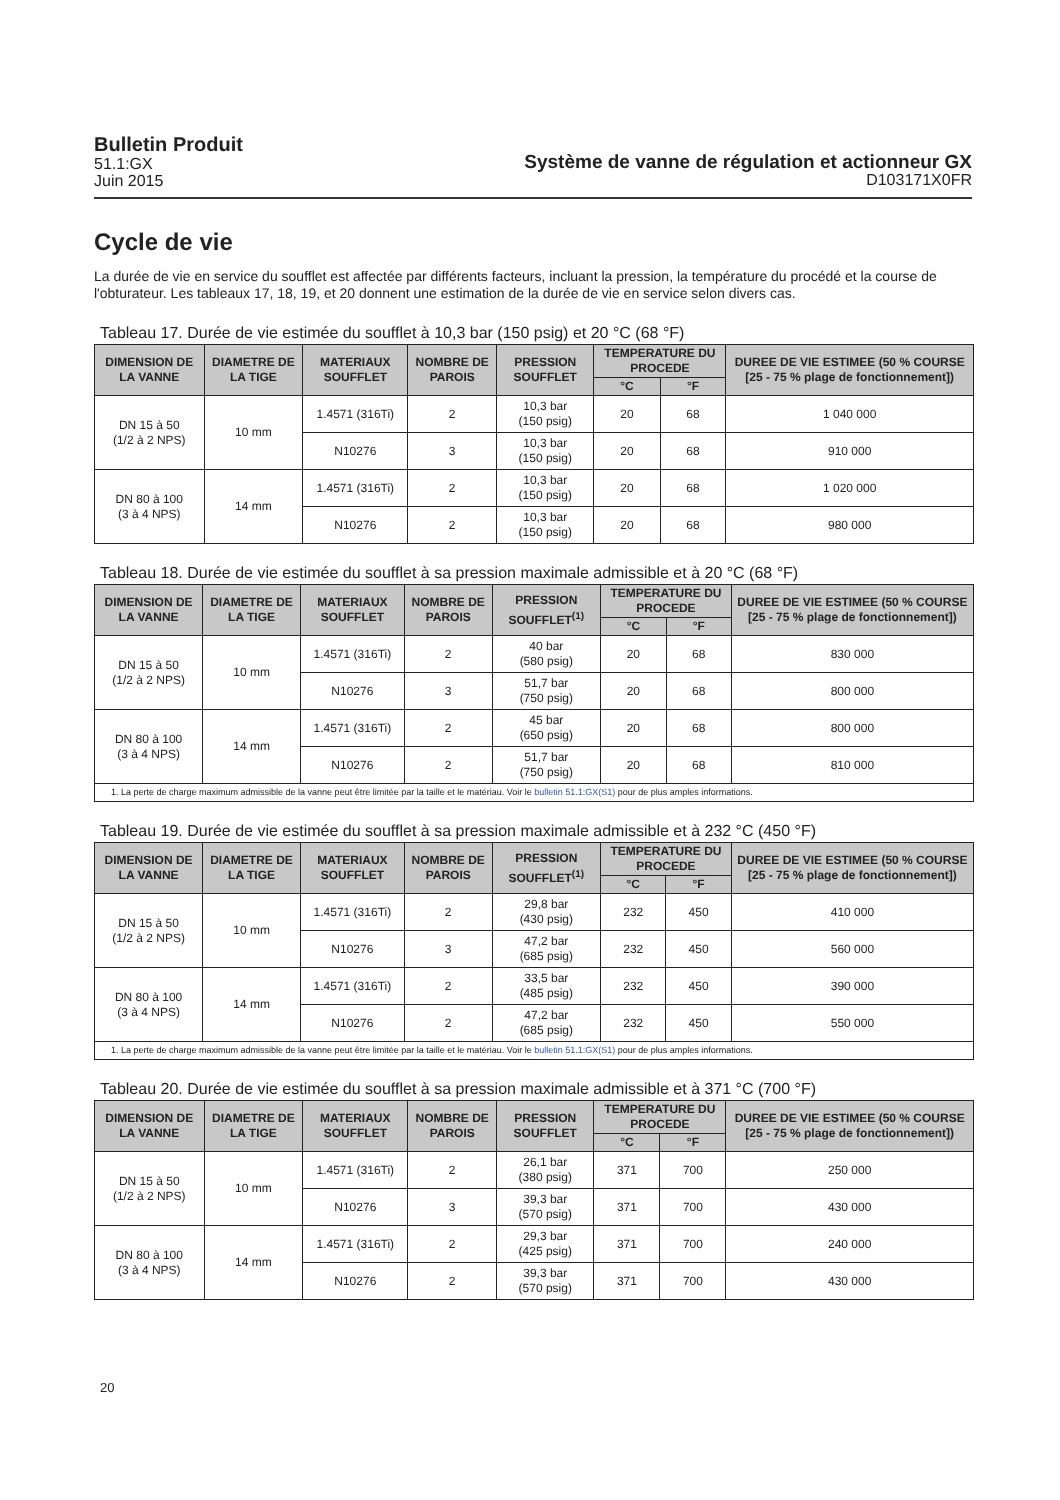Bulletin Produit
51.1:GX
Juin 2015
Système de vanne de régulation et actionneur GX
D103171X0FR
Cycle de vie
La durée de vie en service du soufflet est affectée par différents facteurs, incluant la pression, la température du procédé et la course de l'obturateur. Les tableaux 17, 18, 19, et 20 donnent une estimation de la durée de vie en service selon divers cas.
Tableau 17. Durée de vie estimée du soufflet à 10,3 bar (150 psig) et 20 °C (68 °F)
| DIMENSION DE LA VANNE | DIAMETRE DE LA TIGE | MATERIAUX SOUFFLET | NOMBRE DE PAROIS | PRESSION SOUFFLET | TEMPERATURE DU PROCEDE | | DUREE DE VIE ESTIMEE (50 % COURSE [25 - 75 % plage de fonctionnement]) |
| --- | --- | --- | --- | --- | --- | --- | --- |
| | | | | | °C | °F | |
| DN 15 à 50 (1/2 à 2 NPS) | 10 mm | 1.4571 (316Ti) | 2 | 10,3 bar (150 psig) | 20 | 68 | 1 040 000 |
| | | N10276 | 3 | 10,3 bar (150 psig) | 20 | 68 | 910 000 |
| DN 80 à 100 (3 à 4 NPS) | 14 mm | 1.4571 (316Ti) | 2 | 10,3 bar (150 psig) | 20 | 68 | 1 020 000 |
| | | N10276 | 2 | 10,3 bar (150 psig) | 20 | 68 | 980 000 |
Tableau 18. Durée de vie estimée du soufflet à sa pression maximale admissible et à 20 °C (68 °F)
| DIMENSION DE LA VANNE | DIAMETRE DE LA TIGE | MATERIAUX SOUFFLET | NOMBRE DE PAROIS | PRESSION SOUFFLET<sup>(1)</sup> | TEMPERATURE DU PROCEDE | | DUREE DE VIE ESTIMEE (50 % COURSE [25 - 75 % plage de fonctionnement]) |
| --- | --- | --- | --- | --- | --- | --- | --- |
| | | | | | °C | °F | |
| DN 15 à 50 (1/2 à 2 NPS) | 10 mm | 1.4571 (316Ti) | 2 | 40 bar (580 psig) | 20 | 68 | 830 000 |
| | | N10276 | 3 | 51,7 bar (750 psig) | 20 | 68 | 800 000 |
| DN 80 à 100 (3 à 4 NPS) | 14 mm | 1.4571 (316Ti) | 2 | 45 bar (650 psig) | 20 | 68 | 800 000 |
| | | N10276 | 2 | 51,7 bar (750 psig) | 20 | 68 | 810 000 |
| 1. La perte de charge maximum admissible de la vanne peut être limitée par la taille et le matériau. Voir le bulletin 51.1:GX(S1) pour de plus amples informations. | | | | | | | |
Tableau 19. Durée de vie estimée du soufflet à sa pression maximale admissible et à 232 °C (450 °F)
| DIMENSION DE LA VANNE | DIAMETRE DE LA TIGE | MATERIAUX SOUFFLET | NOMBRE DE PAROIS | PRESSION SOUFFLET<sup>(1)</sup> | TEMPERATURE DU PROCEDE | | DUREE DE VIE ESTIMEE (50 % COURSE [25 - 75 % plage de fonctionnement]) |
| --- | --- | --- | --- | --- | --- | --- | --- |
| | | | | | °C | °F | |
| DN 15 à 50 (1/2 à 2 NPS) | 10 mm | 1.4571 (316Ti) | 2 | 29,8 bar (430 psig) | 232 | 450 | 410 000 |
| | | N10276 | 3 | 47,2 bar (685 psig) | 232 | 450 | 560 000 |
| DN 80 à 100 (3 à 4 NPS) | 14 mm | 1.4571 (316Ti) | 2 | 33,5 bar (485 psig) | 232 | 450 | 390 000 |
| | | N10276 | 2 | 47,2 bar (685 psig) | 232 | 450 | 550 000 |
| 1. La perte de charge maximum admissible de la vanne peut être limitée par la taille et le matériau. Voir le bulletin 51.1:GX(S1) pour de plus amples informations. | | | | | | | |
Tableau 20. Durée de vie estimée du soufflet à sa pression maximale admissible et à 371 °C (700 °F)
| DIMENSION DE LA VANNE | DIAMETRE DE LA TIGE | MATERIAUX SOUFFLET | NOMBRE DE PAROIS | PRESSION SOUFFLET | TEMPERATURE DU PROCEDE | | DUREE DE VIE ESTIMEE (50 % COURSE [25 - 75 % plage de fonctionnement]) |
| --- | --- | --- | --- | --- | --- | --- | --- |
| | | | | | °C | °F | |
| DN 15 à 50 (1/2 à 2 NPS) | 10 mm | 1.4571 (316Ti) | 2 | 26,1 bar (380 psig) | 371 | 700 | 250 000 |
| | | N10276 | 3 | 39,3 bar (570 psig) | 371 | 700 | 430 000 |
| DN 80 à 100 (3 à 4 NPS) | 14 mm | 1.4571 (316Ti) | 2 | 29,3 bar (425 psig) | 371 | 700 | 240 000 |
| | | N10276 | 2 | 39,3 bar (570 psig) | 371 | 700 | 430 000 |
20